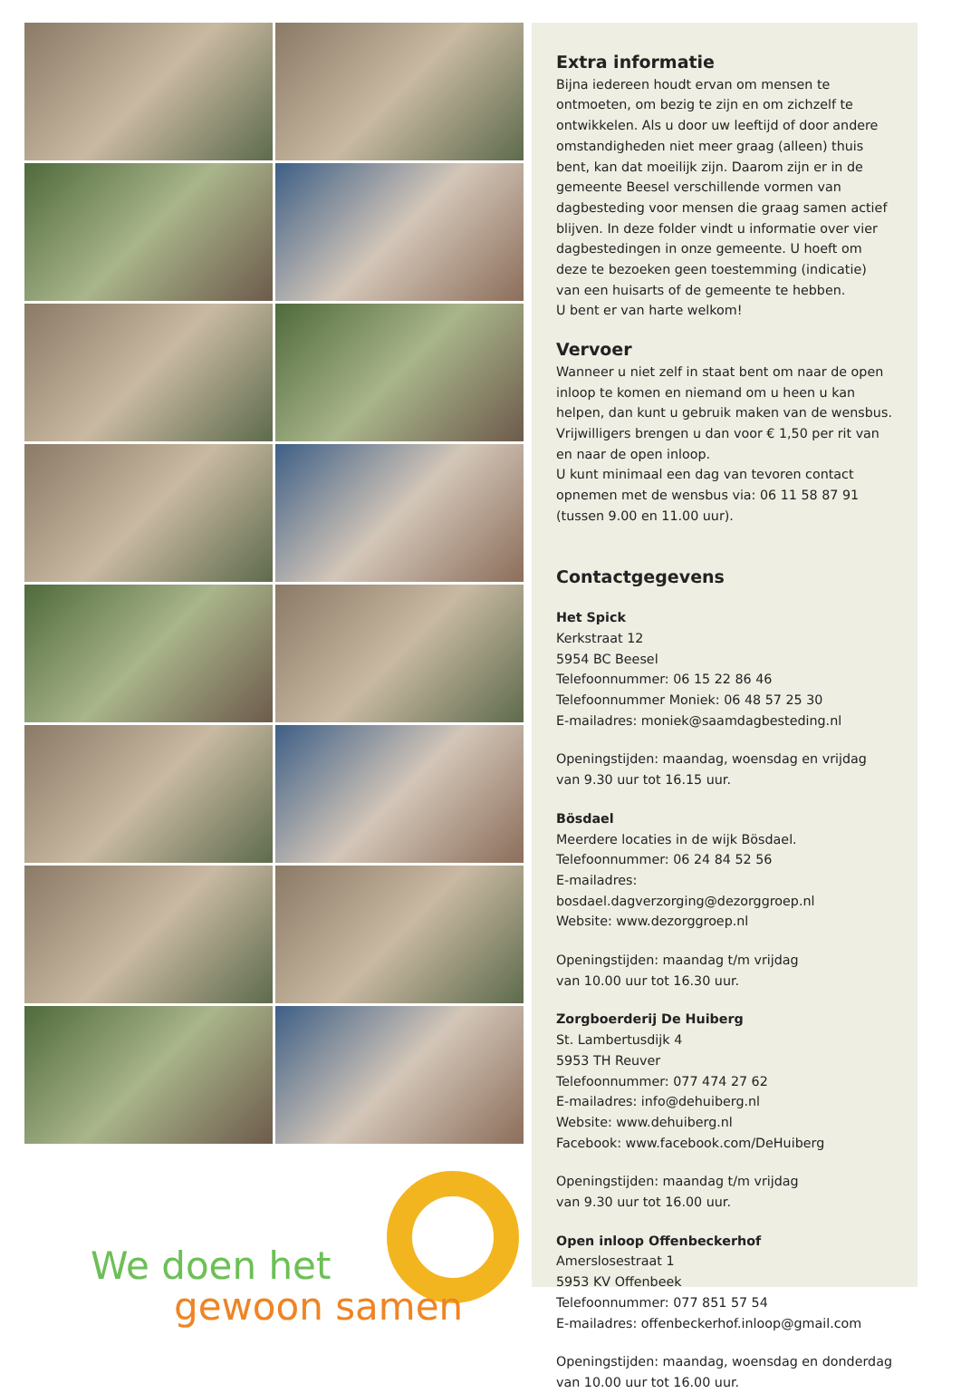We doen het
gewoon samen
Extra informatie
Bijna iedereen houdt ervan om mensen te ontmoeten, om bezig te zijn en om zichzelf te ontwikkelen. Als u door uw leeftijd of door andere omstandigheden niet meer graag (alleen) thuis bent, kan dat moeilijk zijn. Daarom zijn er in de gemeente Beesel verschillende vormen van dagbesteding voor mensen die graag samen actief blijven. In deze folder vindt u informatie over vier dagbestedingen in onze gemeente. U hoeft om deze te bezoeken geen toestemming (indicatie) van een huisarts of de gemeente te hebben.
U bent er van harte welkom!
Vervoer
Wanneer u niet zelf in staat bent om naar de open inloop te komen en niemand om u heen u kan helpen, dan kunt u gebruik maken van de wensbus. Vrijwilligers brengen u dan voor € 1,50 per rit van en naar de open inloop.
U kunt minimaal een dag van tevoren contact opnemen met de wensbus via: 06 11 58 87 91 (tussen 9.00 en 11.00 uur).
Contactgegevens
Het Spick
Kerkstraat 12
5954 BC Beesel
Telefoonnummer: 06 15 22 86 46
Telefoonnummer Moniek: 06 48 57 25 30
E-mailadres: moniek@saamdagbesteding.nl
Openingstijden: maandag, woensdag en vrijdag
van 9.30 uur tot 16.15 uur.
Bösdael
Meerdere locaties in de wijk Bösdael.
Telefoonnummer: 06 24 84 52 56
E-mailadres: bosdael.dagverzorging@dezorggroep.nl
Website: www.dezorggroep.nl
Openingstijden: maandag t/m vrijdag
van 10.00 uur tot 16.30 uur.
Zorgboerderij De Huiberg
St. Lambertusdijk 4
5953 TH Reuver
Telefoonnummer: 077 474 27 62
E-mailadres: info@dehuiberg.nl
Website: www.dehuiberg.nl
Facebook: www.facebook.com/DeHuiberg
Openingstijden: maandag t/m vrijdag
van 9.30 uur tot 16.00 uur.
Open inloop Offenbeckerhof
Amerslosestraat 1
5953 KV Offenbeek
Telefoonnummer: 077 851 57 54
E-mailadres: offenbeckerhof.inloop@gmail.com
Openingstijden: maandag, woensdag en donderdag
van 10.00 uur tot 16.00 uur.